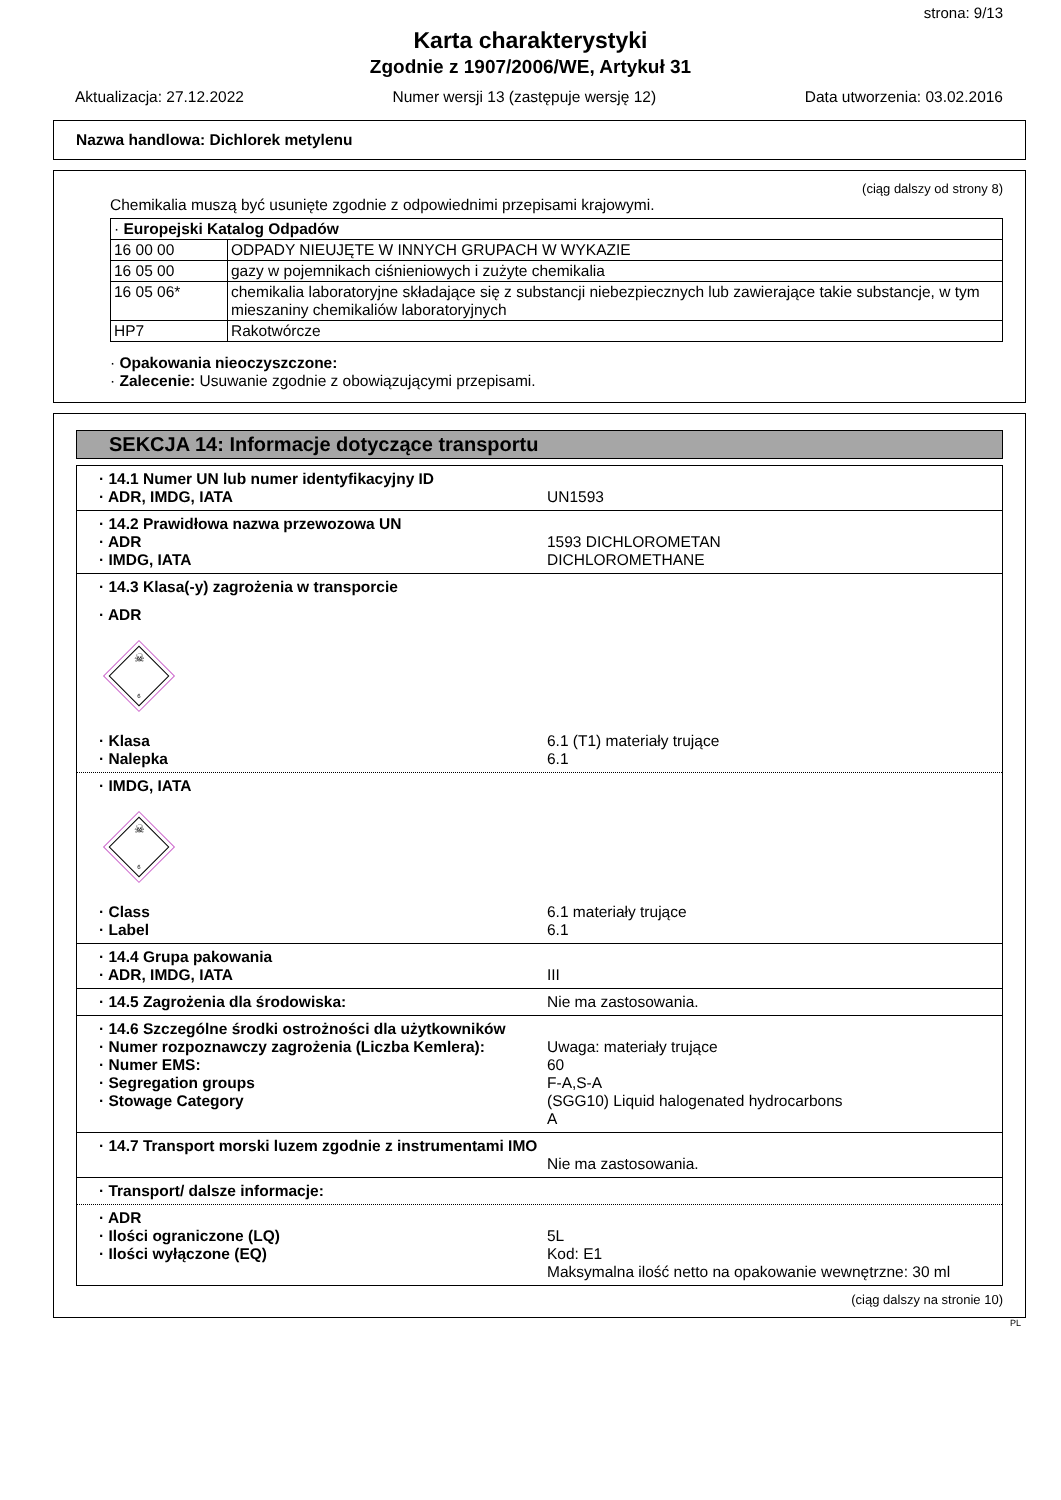strona: 9/13
Karta charakterystyki
Zgodnie z 1907/2006/WE, Artykuł 31
Aktualizacja: 27.12.2022 Numer wersji 13 (zastępuje wersję 12) Data utworzenia: 03.02.2016
Nazwa handlowa: Dichlorek metylenu
(ciąg dalszy od strony 8)
Chemikalia muszą być usunięte zgodnie z odpowiednimi przepisami krajowymi.
| · Europejski Katalog Odpadów | |
| 16 00 00 | ODPADY NIEUJĘTE W INNYCH GRUPACH W WYKAZIE |
| 16 05 00 | gazy w pojemnikach ciśnieniowych i zużyte chemikalia |
| 16 05 06* | chemikalia laboratoryjne składające się z substancji niebezpiecznych lub zawierające takie substancje, w tym mieszaniny chemikaliów laboratoryjnych |
| HP7 | Rakotwórcze |
· Opakowania nieoczyszczone:
· Zalecenie: Usuwanie zgodnie z obowiązującymi przepisami.
SEKCJA 14: Informacje dotyczące transportu
· 14.1 Numer UN lub numer identyfikacyjny ID
· ADR, IMDG, IATA
UN1593
· 14.2 Prawidłowa nazwa przewozowa UN
· ADR
· IMDG, IATA
1593 DICHLOROMETAN
DICHLOROMETHANE
· 14.3 Klasa(-y) zagrożenia w transporcie
· ADR
☠
6
· Klasa
· Nalepka
6.1 (T1) materiały trujące
6.1
· IMDG, IATA
☠
6
· Class
· Label
6.1 materiały trujące
6.1
· 14.4 Grupa pakowania
· ADR, IMDG, IATA
III
· 14.5 Zagrożenia dla środowiska: Nie ma zastosowania.
· 14.6 Szczególne środki ostrożności dla użytkowników
· Numer rozpoznawczy zagrożenia (Liczba Kemlera):
· Numer EMS:
· Segregation groups
· Stowage Category
Uwaga: materiały trujące
60
F-A,S-A
(SGG10) Liquid halogenated hydrocarbons
A
· 14.7 Transport morski luzem zgodnie z instrumentami IMO
Nie ma zastosowania.
· Transport/ dalsze informacje:
· ADR
· Ilości ograniczone (LQ)
· Ilości wyłączone (EQ)
5L
Kod: E1
Maksymalna ilość netto na opakowanie wewnętrzne: 30 ml
(ciąg dalszy na stronie 10)
PL